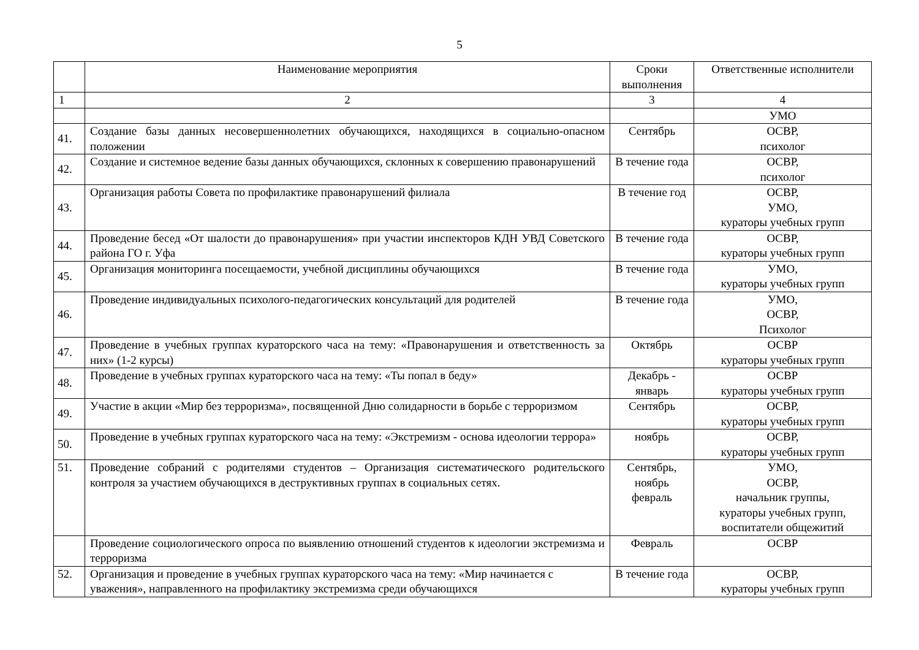5
| | Наименование мероприятия | Сроки выполнения | Ответственные исполнители |
| 1 | 2 | 3 | 4 |
| | | | УМО |
| 41. | Создание базы данных несовершеннолетних обучающихся, находящихся в социально-опасном положении | Сентябрь | ОСВР, психолог |
| 42. | Создание и системное ведение базы данных обучающихся, склонных к совершению правонарушений | В течение года | ОСВР, психолог |
| 43. | Организация работы Совета по профилактике правонарушений филиала | В течение год | ОСВР, УМО, кураторы учебных групп |
| 44. | Проведение бесед «От шалости до правонарушения» при участии инспекторов КДН УВД Советского района ГО г. Уфа | В течение года | ОСВР, кураторы учебных групп |
| 45. | Организация мониторинга посещаемости, учебной дисциплины обучающихся | В течение года | УМО, кураторы учебных групп |
| 46. | Проведение индивидуальных психолого-педагогических консультаций для родителей | В течение года | УМО, ОСВР, Психолог |
| 47. | Проведение в учебных группах кураторского часа на тему: «Правонарушения и ответственность за них» (1-2 курсы) | Октябрь | ОСВР кураторы учебных групп |
| 48. | Проведение в учебных группах кураторского часа на тему: «Ты попал в беду» | Декабрь - январь | ОСВР кураторы учебных групп |
| 49. | Участие в акции «Мир без терроризма», посвященной Дню солидарности в борьбе с терроризмом | Сентябрь | ОСВР, кураторы учебных групп |
| 50. | Проведение в учебных группах кураторского часа на тему: «Экстремизм - основа идеологии террора» | ноябрь | ОСВР, кураторы учебных групп |
| 51. | Проведение собраний с родителями студентов – Организация систематического родительского контроля за участием обучающихся в деструктивных группах в социальных сетях. | Сентябрь, ноябрь февраль | УМО, ОСВР, начальник группы, кураторы учебных групп, воспитатели общежитий |
| | Проведение социологического опроса по выявлению отношений студентов к идеологии экстремизма и терроризма | Февраль | ОСВР |
| 52. | Организация и проведение в учебных группах кураторского часа на тему: «Мир начинается с уважения», направленного на профилактику экстремизма среди обучающихся | В течение года | ОСВР, кураторы учебных групп |